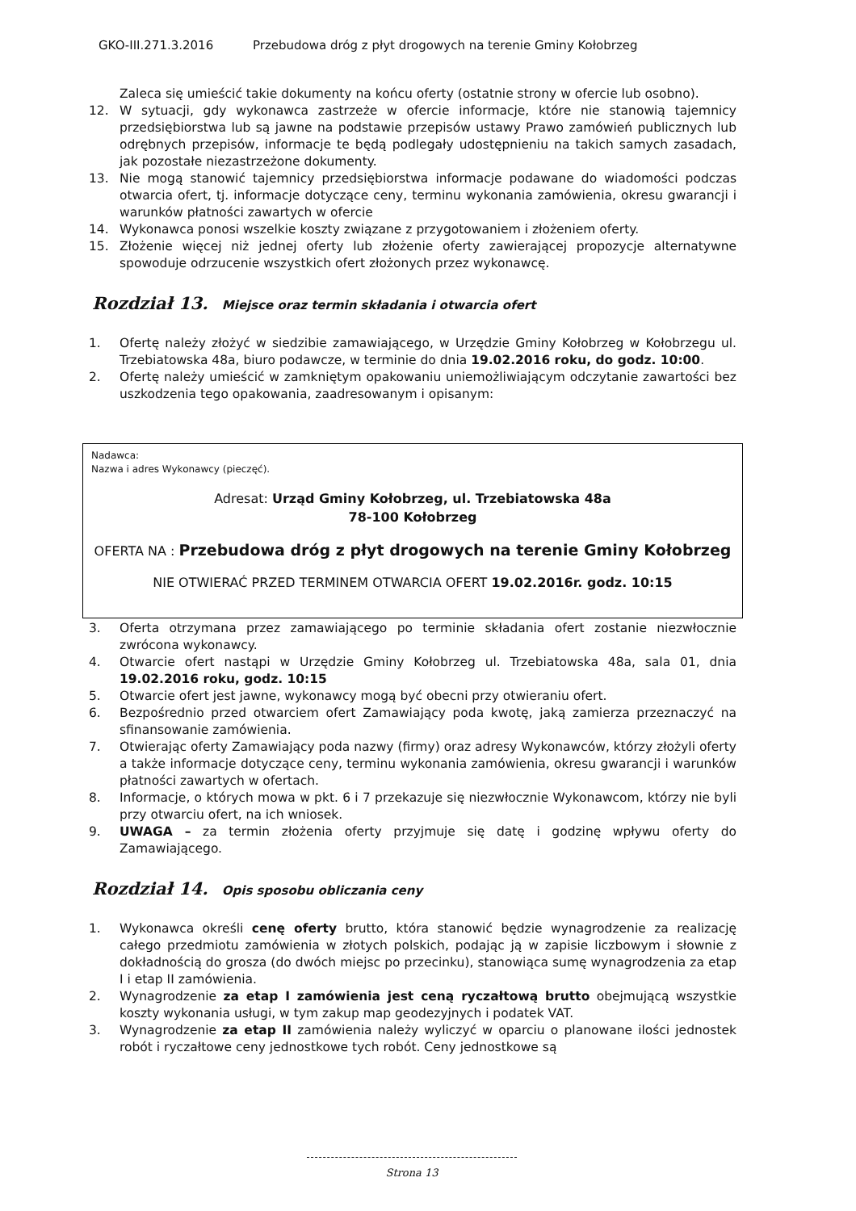GKO-III.271.3.2016 Przebudowa dróg z płyt drogowych na terenie Gminy Kołobrzeg
Zaleca się umieścić takie dokumenty na końcu oferty (ostatnie strony w ofercie lub osobno).
12. W sytuacji, gdy wykonawca zastrzeże w ofercie informacje, które nie stanowią tajemnicy przedsiębiorstwa lub są jawne na podstawie przepisów ustawy Prawo zamówień publicznych lub odrębnych przepisów, informacje te będą podlegały udostępnieniu na takich samych zasadach, jak pozostałe niezastrzeżone dokumenty.
13. Nie mogą stanowić tajemnicy przedsiębiorstwa informacje podawane do wiadomości podczas otwarcia ofert, tj. informacje dotyczące ceny, terminu wykonania zamówienia, okresu gwarancji i warunków płatności zawartych w ofercie
14. Wykonawca ponosi wszelkie koszty związane z przygotowaniem i złożeniem oferty.
15. Złożenie więcej niż jednej oferty lub złożenie oferty zawierającej propozycje alternatywne spowoduje odrzucenie wszystkich ofert złożonych przez wykonawcę.
Rozdział 13. Miejsce oraz termin składania i otwarcia ofert
1. Ofertę należy złożyć w siedzibie zamawiającego, w Urzędzie Gminy Kołobrzeg w Kołobrzegu ul. Trzebiatowska 48a, biuro podawcze, w terminie do dnia 19.02.2016 roku, do godz. 10:00.
2. Ofertę należy umieścić w zamkniętym opakowaniu uniemożliwiającym odczytanie zawartości bez uszkodzenia tego opakowania, zaadresowanym i opisanym:
Nadawca:
Nazwa i adres Wykonawcy (pieczęć).
Adresat: Urząd Gminy Kołobrzeg, ul. Trzebiatowska 48a
78-100 Kołobrzeg
OFERTA NA : Przebudowa dróg z płyt drogowych na terenie Gminy Kołobrzeg
NIE OTWIERAĆ PRZED TERMINEM OTWARCIA OFERT 19.02.2016r. godz. 10:15
3. Oferta otrzymana przez zamawiającego po terminie składania ofert zostanie niezwłocznie zwrócona wykonawcy.
4. Otwarcie ofert nastąpi w Urzędzie Gminy Kołobrzeg ul. Trzebiatowska 48a, sala 01, dnia 19.02.2016 roku, godz. 10:15
5. Otwarcie ofert jest jawne, wykonawcy mogą być obecni przy otwieraniu ofert.
6. Bezpośrednio przed otwarciem ofert Zamawiający poda kwotę, jaką zamierza przeznaczyć na sfinansowanie zamówienia.
7. Otwierając oferty Zamawiający poda nazwy (firmy) oraz adresy Wykonawców, którzy złożyli oferty a także informacje dotyczące ceny, terminu wykonania zamówienia, okresu gwarancji i warunków płatności zawartych w ofertach.
8. Informacje, o których mowa w pkt. 6 i 7 przekazuje się niezwłocznie Wykonawcom, którzy nie byli przy otwarciu ofert, na ich wniosek.
9. UWAGA – za termin złożenia oferty przyjmuje się datę i godzinę wpływu oferty do Zamawiającego.
Rozdział 14. Opis sposobu obliczania ceny
1. Wykonawca określi cenę oferty brutto, która stanowić będzie wynagrodzenie za realizację całego przedmiotu zamówienia w złotych polskich, podając ją w zapisie liczbowym i słownie z dokładnością do grosza (do dwóch miejsc po przecinku), stanowiąca sumę wynagrodzenia za etap I i etap II zamówienia.
2. Wynagrodzenie za etap I zamówienia jest ceną ryczałtową brutto obejmującą wszystkie koszty wykonania usługi, w tym zakup map geodezyjnych i podatek VAT.
3. Wynagrodzenie za etap II zamówienia należy wyliczyć w oparciu o planowane ilości jednostek robót i ryczałtowe ceny jednostkowe tych robót. Ceny jednostkowe są
Strona 13